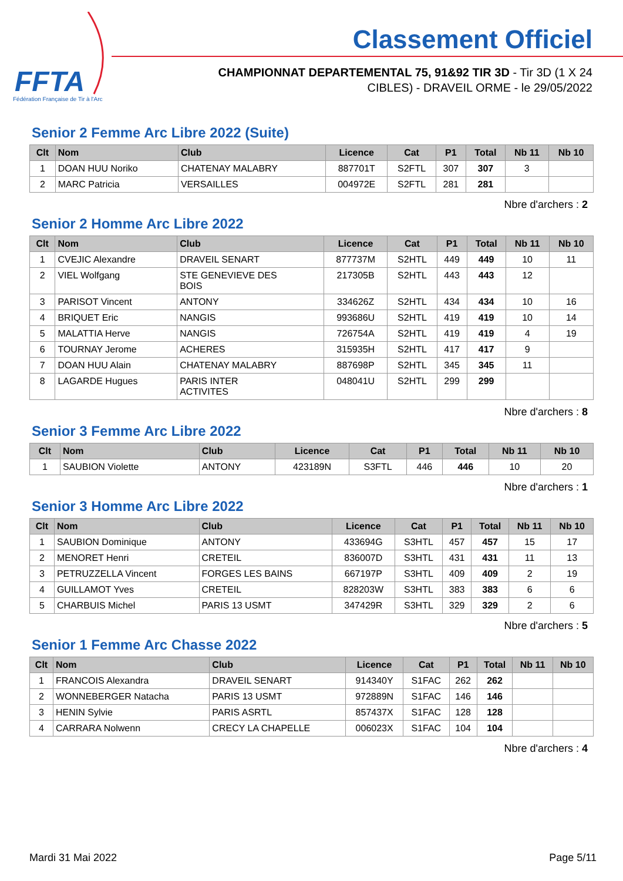FFTA
Fédération Française de Tir à l'Arc
Classement Officiel
CHAMPIONNAT DEPARTEMENTAL 75, 91&92 TIR 3D - Tir 3D (1 X 24
CIBLES) - DRAVEIL ORME - le 29/05/2022
Senior 2 Femme Arc Libre 2022 (Suite)
| Clt | Nom | Club | Licence | Cat | P1 | Total | Nb 11 | Nb 10 |
| --- | --- | --- | --- | --- | --- | --- | --- | --- |
| 1 | DOAN HUU Noriko | CHATENAY MALABRY | 887701T | S2FTL | 307 | 307 | 3 | |
| 2 | MARC Patricia | VERSAILLES | 004972E | S2FTL | 281 | 281 | | |
Nbre d'archers : 2
Senior 2 Homme Arc Libre 2022
| Clt | Nom | Club | Licence | Cat | P1 | Total | Nb 11 | Nb 10 |
| --- | --- | --- | --- | --- | --- | --- | --- | --- |
| 1 | CVEJIC Alexandre | DRAVEIL SENART | 877737M | S2HTL | 449 | 449 | 10 | 11 |
| 2 | VIEL Wolfgang | STE GENEVIEVE DES BOIS | 217305B | S2HTL | 443 | 443 | 12 | |
| 3 | PARISOT Vincent | ANTONY | 334626Z | S2HTL | 434 | 434 | 10 | 16 |
| 4 | BRIQUET Eric | NANGIS | 993686U | S2HTL | 419 | 419 | 10 | 14 |
| 5 | MALATTIA Herve | NANGIS | 726754A | S2HTL | 419 | 419 | 4 | 19 |
| 6 | TOURNAY Jerome | ACHERES | 315935H | S2HTL | 417 | 417 | 9 | |
| 7 | DOAN HUU Alain | CHATENAY MALABRY | 887698P | S2HTL | 345 | 345 | 11 | |
| 8 | LAGARDE Hugues | PARIS INTER ACTIVITES | 048041U | S2HTL | 299 | 299 | | |
Nbre d'archers : 8
Senior 3 Femme Arc Libre 2022
| Clt | Nom | Club | Licence | Cat | P1 | Total | Nb 11 | Nb 10 |
| --- | --- | --- | --- | --- | --- | --- | --- | --- |
| 1 | SAUBION Violette | ANTONY | 423189N | S3FTL | 446 | 446 | 10 | 20 |
Nbre d'archers : 1
Senior 3 Homme Arc Libre 2022
| Clt | Nom | Club | Licence | Cat | P1 | Total | Nb 11 | Nb 10 |
| --- | --- | --- | --- | --- | --- | --- | --- | --- |
| 1 | SAUBION Dominique | ANTONY | 433694G | S3HTL | 457 | 457 | 15 | 17 |
| 2 | MENORET Henri | CRETEIL | 836007D | S3HTL | 431 | 431 | 11 | 13 |
| 3 | PETRUZZELLA Vincent | FORGES LES BAINS | 667197P | S3HTL | 409 | 409 | 2 | 19 |
| 4 | GUILLAMOT Yves | CRETEIL | 828203W | S3HTL | 383 | 383 | 6 | 6 |
| 5 | CHARBUIS Michel | PARIS 13 USMT | 347429R | S3HTL | 329 | 329 | 2 | 6 |
Nbre d'archers : 5
Senior 1 Femme Arc Chasse 2022
| Clt | Nom | Club | Licence | Cat | P1 | Total | Nb 11 | Nb 10 |
| --- | --- | --- | --- | --- | --- | --- | --- | --- |
| 1 | FRANCOIS Alexandra | DRAVEIL SENART | 914340Y | S1FAC | 262 | 262 | | |
| 2 | WONNEBERGER Natacha | PARIS 13 USMT | 972889N | S1FAC | 146 | 146 | | |
| 3 | HENIN Sylvie | PARIS ASRTL | 857437X | S1FAC | 128 | 128 | | |
| 4 | CARRARA Nolwenn | CRECY LA CHAPELLE | 006023X | S1FAC | 104 | 104 | | |
Nbre d'archers : 4
Mardi 31 Mai 2022 Page 5/11